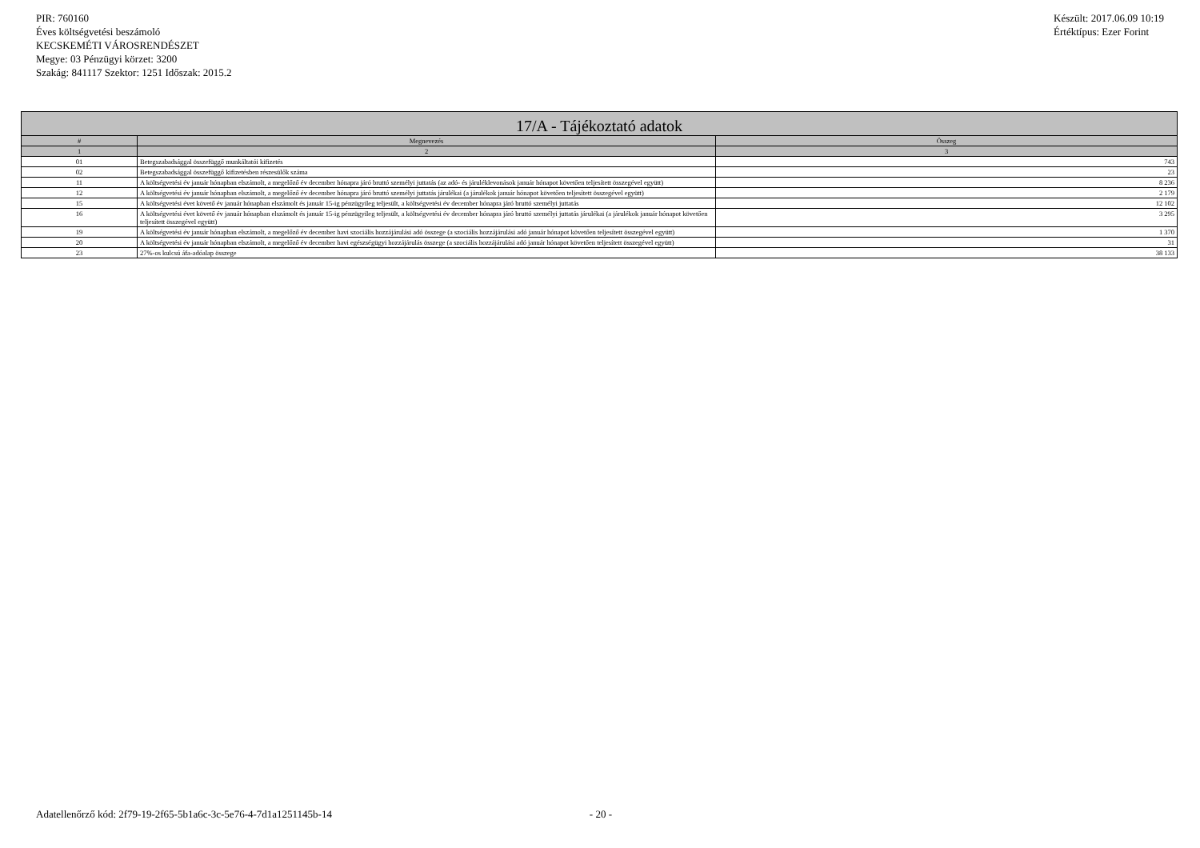PIR: 760160
Éves költségvetési beszámoló
KECSKEMÉTI VÁROSRENDÉSZET
Megye: 03 Pénzügyi körzet: 3200
Szakág: 841117 Szektor: 1251 Időszak: 2015.2
Készült: 2017.06.09 10:19
Értéktípus: Ezer Forint
| 17/A - Tájékoztató adatok | | |
| --- | --- | --- |
| # | Megnevezés | Összeg |
| 1 | 2 | 3 |
| 01 | Betegszabadsággal összefüggő munkáltatói kifizetés | 743 |
| 02 | Betegszabadsággal összefüggő kifizetésben részesülők száma | 23 |
| 11 | A költségvetési év január hónapban elszámolt, a megelőző év december hónapra járó bruttó személyi juttatás (az adó- és járuléklevonások január hónapot követően teljesített összegével együtt) | 8 236 |
| 12 | A költségvetési év január hónapban elszámolt, a megelőző év december hónapra járó bruttó személyi juttatás járulékai (a járulékok január hónapot követően teljesített összegével együtt) | 2 179 |
| 15 | A költségvetési évet követő év január hónapban elszámolt és január 15-ig pénzügyileg teljesült, a költségvetési év december hónapra járó bruttó személyi juttatás | 12 102 |
| 16 | A költségvetési évet követő év január hónapban elszámolt és január 15-ig pénzügyileg teljesült, a költségvetési év december hónapra járó bruttó személyi juttatás járulékai (a járulékok január hónapot követően teljesített összegével együtt) | 3 295 |
| 19 | A költségvetési év január hónapban elszámolt, a megelőző év december havi szociális hozzájárulási adó összege (a szociális hozzájárulási adó január hónapot követően teljesített összegével együtt) | 1 370 |
| 20 | A költségvetési év január hónapban elszámolt, a megelőző év december havi egészségügyi hozzájárulás összege (a szociális hozzájárulási adó január hónapot követően teljesített összegével együtt) | 31 |
| 23 | 27%-os kulcsú áfa-adóalap összege | 38 133 |
Adatellenőrző kód: 2f79-19-2f65-5b1a6c-3c-5e76-4-7d1a1251145b-14 - 20 -